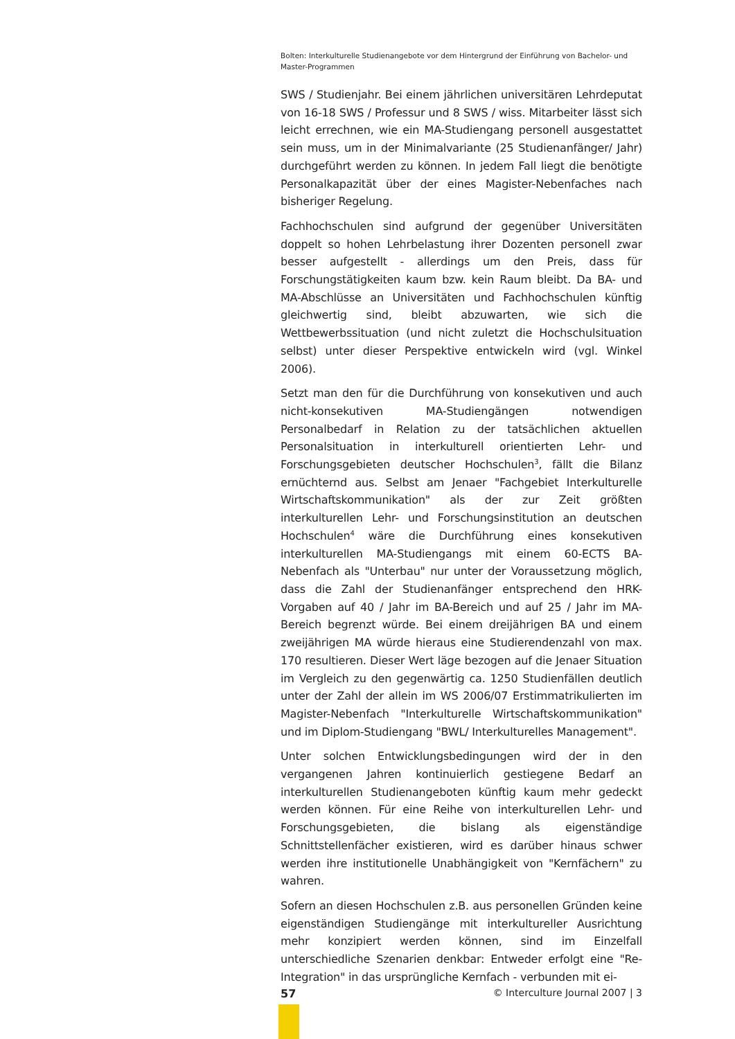Bolten: Interkulturelle Studienangebote vor dem Hintergrund der Einführung von Bachelor- und Master-Programmen
SWS / Studienjahr. Bei einem jährlichen universitären Lehrdeputat von 16-18 SWS / Professur und 8 SWS / wiss. Mitarbeiter lässt sich leicht errechnen, wie ein MA-Studiengang personell ausgestattet sein muss, um in der Minimalvariante (25 Studienanfänger/ Jahr) durchgeführt werden zu können. In jedem Fall liegt die benötigte Personalkapazität über der eines Magister-Nebenfaches nach bisheriger Regelung.
Fachhochschulen sind aufgrund der gegenüber Universitäten doppelt so hohen Lehrbelastung ihrer Dozenten personell zwar besser aufgestellt - allerdings um den Preis, dass für Forschungstätigkeiten kaum bzw. kein Raum bleibt. Da BA- und MA-Abschlüsse an Universitäten und Fachhochschulen künftig gleichwertig sind, bleibt abzuwarten, wie sich die Wettbewerbssituation (und nicht zuletzt die Hochschulsituation selbst) unter dieser Perspektive entwickeln wird (vgl. Winkel 2006).
Setzt man den für die Durchführung von konsekutiven und auch nicht-konsekutiven MA-Studiengängen notwendigen Personalbedarf in Relation zu der tatsächlichen aktuellen Personalsituation in interkulturell orientierten Lehr- und Forschungsgebieten deutscher Hochschulen<sup>3</sup>, fällt die Bilanz ernüchternd aus. Selbst am Jenaer "Fachgebiet Interkulturelle Wirtschaftskommunikation" als der zur Zeit größten interkulturellen Lehr- und Forschungsinstitution an deutschen Hochschulen<sup>4</sup> wäre die Durchführung eines konsekutiven interkulturellen MA-Studiengangs mit einem 60-ECTS BA-Nebenfach als "Unterbau" nur unter der Voraussetzung möglich, dass die Zahl der Studienanfänger entsprechend den HRK-Vorgaben auf 40 / Jahr im BA-Bereich und auf 25 / Jahr im MA-Bereich begrenzt würde. Bei einem dreijährigen BA und einem zweijährigen MA würde hieraus eine Studierendenzahl von max. 170 resultieren. Dieser Wert läge bezogen auf die Jenaer Situation im Vergleich zu den gegenwärtig ca. 1250 Studienfällen deutlich unter der Zahl der allein im WS 2006/07 Erstimmatrikulierten im Magister-Nebenfach "Interkulturelle Wirtschaftskommunikation" und im Diplom-Studiengang "BWL/ Interkulturelles Management".
Unter solchen Entwicklungsbedingungen wird der in den vergangenen Jahren kontinuierlich gestiegene Bedarf an interkulturellen Studienangeboten künftig kaum mehr gedeckt werden können. Für eine Reihe von interkulturellen Lehr- und Forschungsgebieten, die bislang als eigenständige Schnittstellenfächer existieren, wird es darüber hinaus schwer werden ihre institutionelle Unabhängigkeit von "Kernfächern" zu wahren.
Sofern an diesen Hochschulen z.B. aus personellen Gründen keine eigenständigen Studiengänge mit interkultureller Ausrichtung mehr konzipiert werden können, sind im Einzelfall unterschiedliche Szenarien denkbar: Entweder erfolgt eine "Re-Integration" in das ursprüngliche Kernfach - verbunden mit ei-
57 © Interculture Journal 2007 | 3